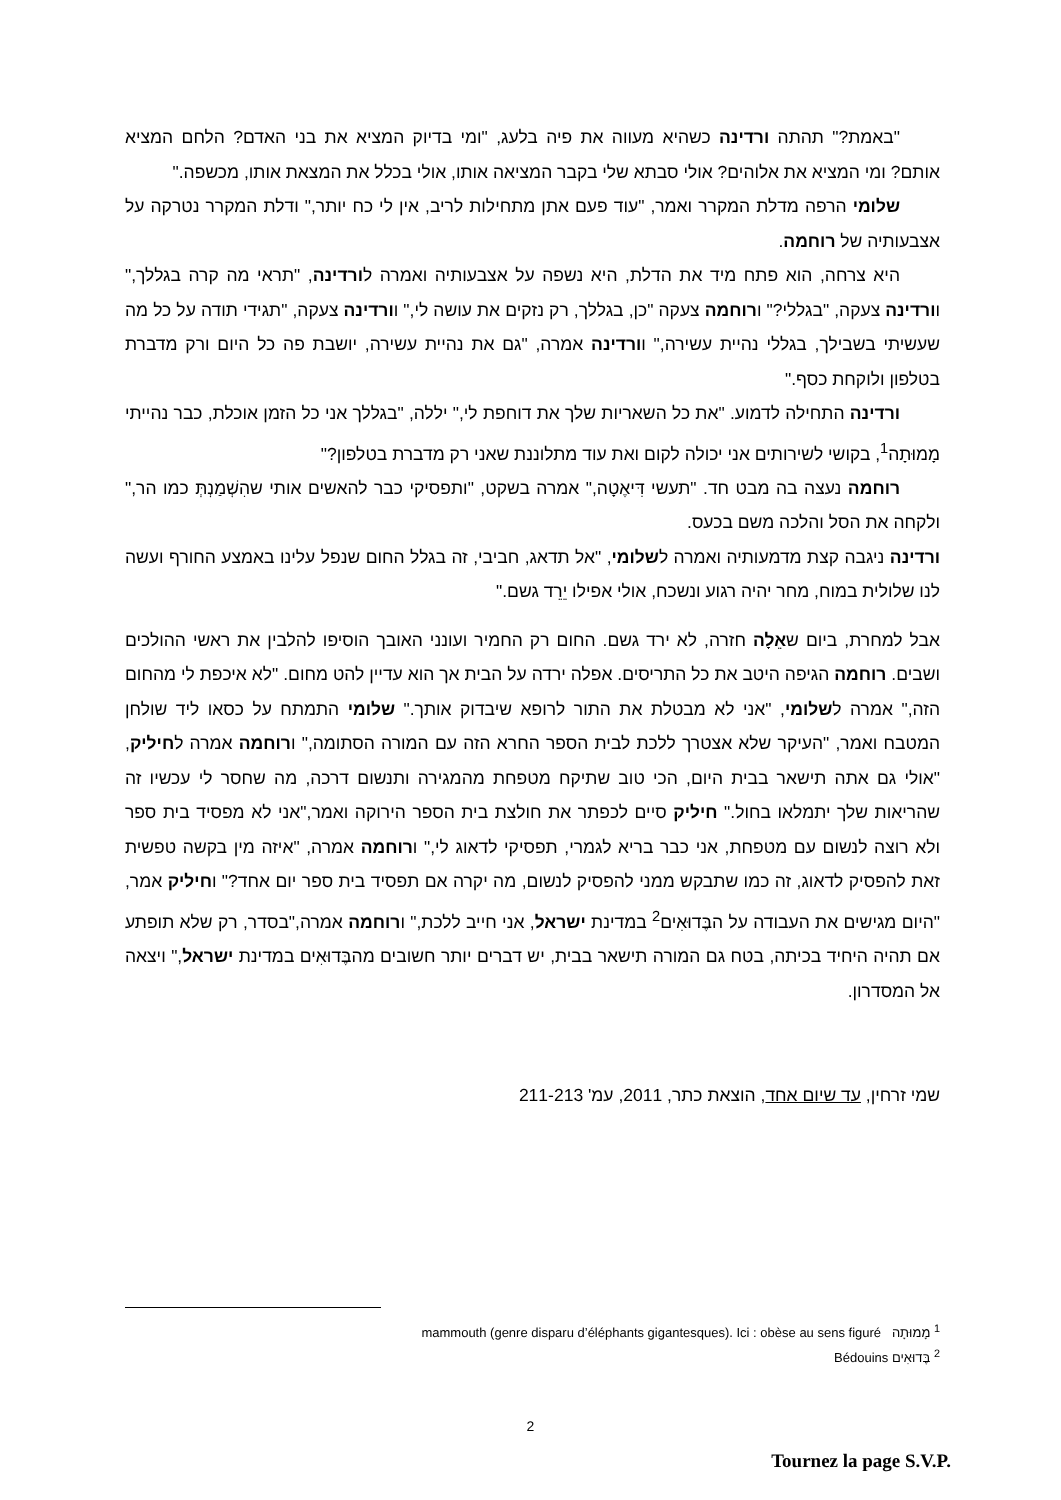"באמת?" תהתה ורדינה כשהיא מעווה את פיה בלעג, "ומי בדיוק המציא את בני האדם? הלחם המציא אותם? ומי המציא את אלוהים? אולי סבתא שלי בקבר המציאה אותו, אולי בכלל את המצאת אותו, מכשפה."
שלומי הרפה מדלת המקרר ואמר, "עוד פעם אתן מתחילות לריב, אין לי כח יותר," ודלת המקרר נטרקה על אצבעותיה של רוחמה.
היא צרחה, הוא פתח מיד את הדלת, היא נשפה על אצבעותיה ואמרה לורדינה, "תראי מה קרה בגללך," וורדינה צעקה, "בגללי?" ורוחמה צעקה "כן, בגללך, רק נזקים את עושה לי," וורדינה צעקה, "תגידי תודה על כל מה שעשיתי בשבילך, בגללי נהיית עשירה," וורדינה אמרה, "גם את נהיית עשירה, יושבת פה כל היום ורק מדברת בטלפון ולוקחת כסף."
ורדינה התחילה לדמוע. "את כל השאריות שלך את דוחפת לי," יללה, "בגללך אני כל הזמן אוכלת, כבר נהייתי מָמוּתָה<sup>1</sup>, בקושי לשירותים אני יכולה לקום ואת עוד מתלוננת שאני רק מדברת בטלפון?"
רוחמה נעצה בה מבט חד. "תעשי דִּיאֶטָה," אמרה בשקט, "ותפסיקי כבר להאשים אותי שהִשְׁמַנְתְּ כמו הר," ולקחה את הסל והלכה משם בכעס.
ורדינה ניגבה קצת מדמעותיה ואמרה לשלומי, "אל תדאג, חביבי, זה בגלל החום שנפל עלינו באמצע החורף ועשה לנו שלולית במוח, מחר יהיה רגוע ונשכח, אולי אפילו יֵרֵד גשם."
אבל למחרת, ביום שאֵלָה חזרה, לא ירד גשם. החום רק החמיר ועונני האובך הוסיפו להלבין את ראשי ההולכים ושבים. רוחמה הגיפה היטב את כל התריסים. אפלה ירדה על הבית אך הוא עדיין להט מחום. "לא איכפת לי מהחום הזה," אמרה לשלומי, "אני לא מבטלת את התור לרופא שיבדוק אותך." שלומי התמתח על כסאו ליד שולחן המטבח ואמר, "העיקר שלא אצטרך ללכת לבית הספר החרא הזה עם המורה הסתומה," ורוחמה אמרה לחיליק, "אולי גם אתה תישאר בבית היום, הכי טוב שתיקח מטפחת מהמגירה ותנשום דרכה, מה שחסר לי עכשיו זה שהריאות שלך יתמלאו בחול." חיליק סיים לכפתר את חולצת בית הספר הירוקה ואמר,"אני לא מפסיד בית ספר ולא רוצה לנשום עם מטפחת, אני כבר בריא לגמרי, תפסיקי לדאוג לי," ורוחמה אמרה, "איזה מין בקשה טפשית זאת להפסיק לדאוג, זה כמו שתבקש ממני להפסיק לנשום, מה יקרה אם תפסיד בית ספר יום אחד?" וחיליק אמר, "היום מגישים את העבודה על הבֶּדוּאִים<sup>2</sup> במדינת ישראל, אני חייב ללכת," ורוחמה אמרה,"בסדר, רק שלא תופתע אם תהיה היחיד בכיתה, בטח גם המורה תישאר בבית, יש דברים יותר חשובים מהבֶּדוּאִים במדינת ישראל," ויצאה אל המסדרון.
שמי זרחין, עד שיום אחד, הוצאת כתר, 2011, עמ' 211-213
<sup>1</sup> מָמוּתָה mammouth (genre disparu d’éléphants gigantesques). Ici : obèse au sens figuré
<sup>2</sup> בֶּדוּאִים Bédouins
2
Tournez la page S.V.P.